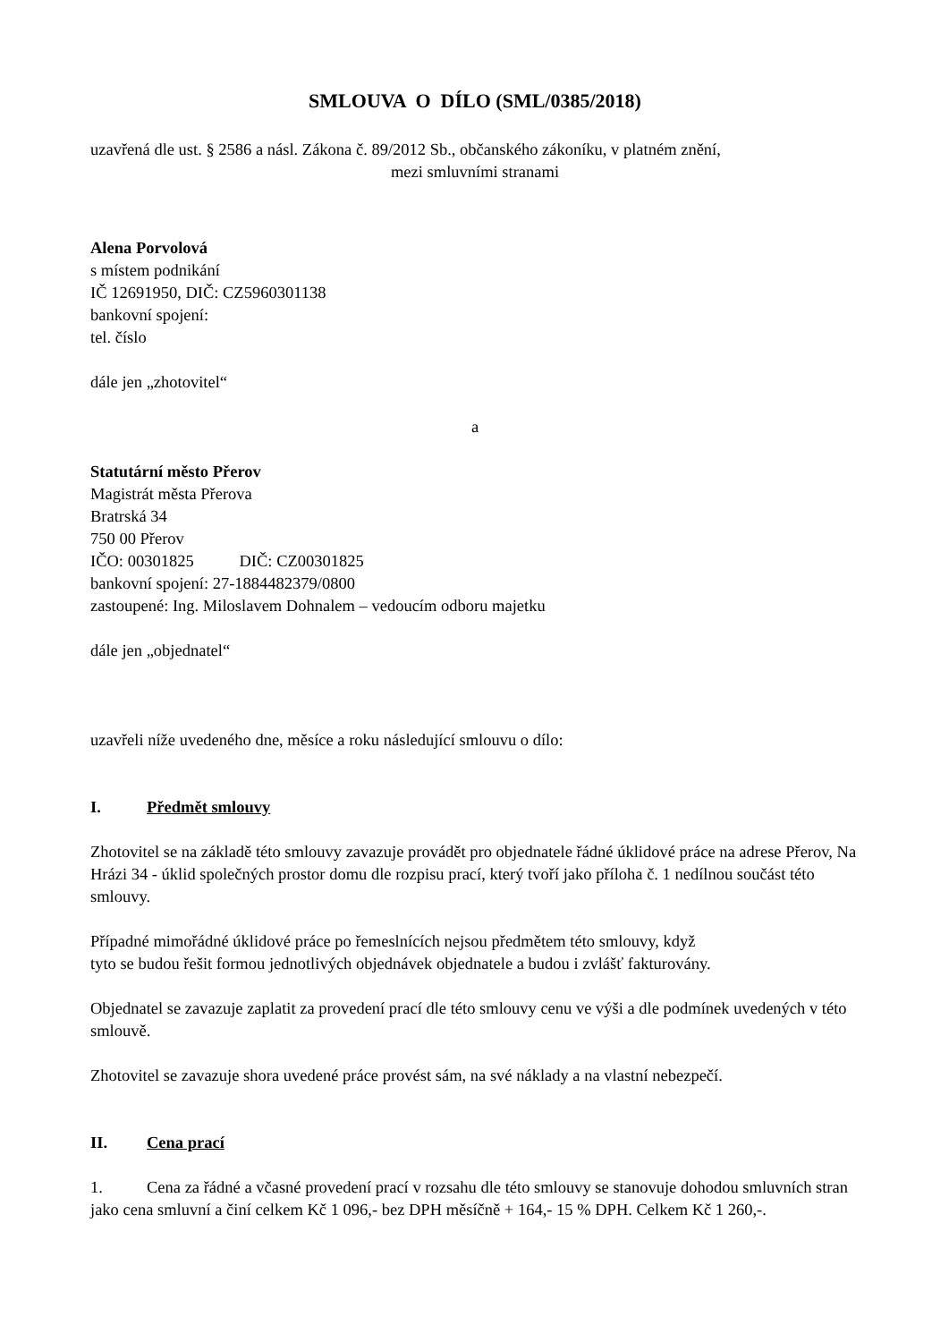SMLOUVA O DÍLO (SML/0385/2018)
uzavřená dle ust. § 2586 a násl. Zákona č. 89/2012 Sb., občanského zákoníku, v platném znění,
mezi smluvními stranami
Alena Porvolová
s místem podnikání
IČ 12691950, DIČ: CZ5960301138
bankovní spojení:
tel. číslo
dále jen „zhotovitel“
a
Statutární město Přerov
Magistrát města Přerova
Bratrská 34
750 00 Přerov
IČO: 00301825 DIČ: CZ00301825
bankovní spojení: 27-1884482379/0800
zastoupené: Ing. Miloslavem Dohnalem – vedoucím odboru majetku
dále jen „objednatel“
uzavřeli níže uvedeného dne, měsíce a roku následující smlouvu o dílo:
I. Předmět smlouvy
Zhotovitel se na základě této smlouvy zavazuje provádět pro objednatele řádné úklidové práce na adrese Přerov, Na Hrázi 34 - úklid společných prostor domu dle rozpisu prací, který tvoří jako příloha č. 1 nedílnou součást této smlouvy.
Případné mimořádné úklidové práce po řemeslnících nejsou předmětem této smlouvy, když
tyto se budou řešit formou jednotlivých objednávek objednatele a budou i zvlášť fakturovány.
Objednatel se zavazuje zaplatit za provedení prací dle této smlouvy cenu ve výši a dle podmínek uvedených v této smlouvě.
Zhotovitel se zavazuje shora uvedené práce provést sám, na své náklady a na vlastní nebezpečí.
II. Cena prací
1. Cena za řádné a včasné provedení prací v rozsahu dle této smlouvy se stanovuje dohodou smluvních stran jako cena smluvní a činí celkem Kč 1 096,- bez DPH měsíčně + 164,- 15 % DPH. Celkem Kč 1 260,-.